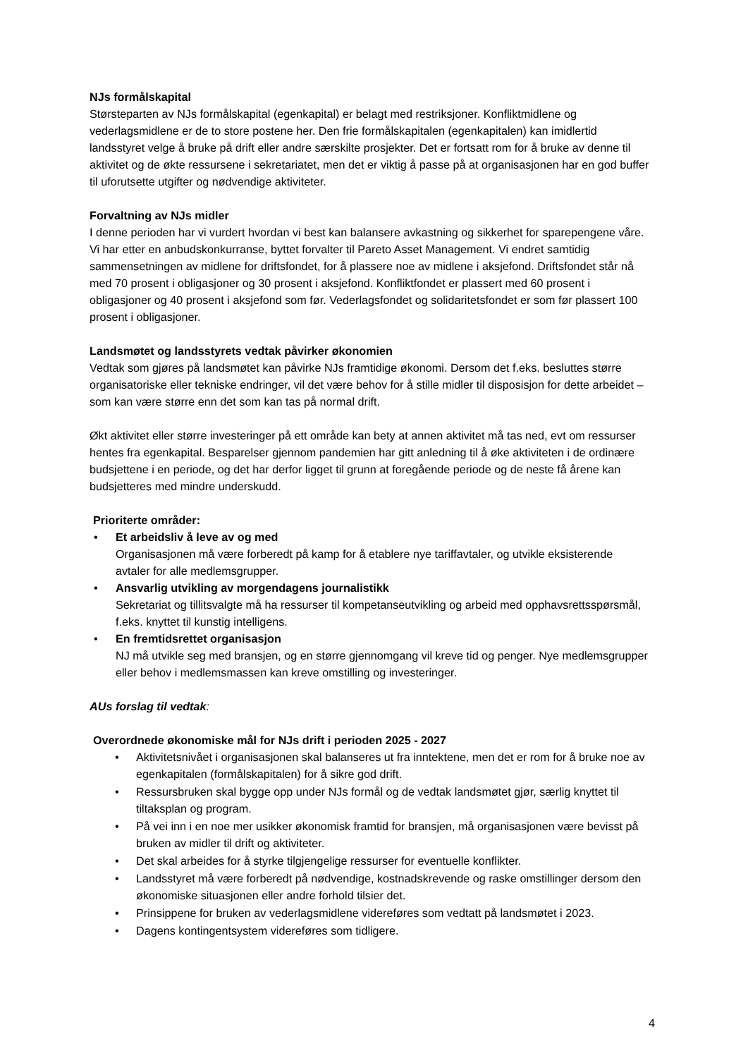NJs formålskapital
Størsteparten av NJs formålskapital (egenkapital) er belagt med restriksjoner. Konfliktmidlene og vederlagsmidlene er de to store postene her. Den frie formålskapitalen (egenkapitalen) kan imidlertid landsstyret velge å bruke på drift eller andre særskilte prosjekter. Det er fortsatt rom for å bruke av denne til aktivitet og de økte ressursene i sekretariatet, men det er viktig å passe på at organisasjonen har en god buffer til uforutsette utgifter og nødvendige aktiviteter.
Forvaltning av NJs midler
I denne perioden har vi vurdert hvordan vi best kan balansere avkastning og sikkerhet for sparepengene våre. Vi har etter en anbudskonkurranse, byttet forvalter til Pareto Asset Management. Vi endret samtidig sammensetningen av midlene for driftsfondet, for å plassere noe av midlene i aksjefond. Driftsfondet står nå med 70 prosent i obligasjoner og 30 prosent i aksjefond. Konfliktfondet er plassert med 60 prosent i obligasjoner og 40 prosent i aksjefond som før. Vederlagsfondet og solidaritetsfondet er som før plassert 100 prosent i obligasjoner.
Landsmøtet og landsstyrets vedtak påvirker økonomien
Vedtak som gjøres på landsmøtet kan påvirke NJs framtidige økonomi. Dersom det f.eks. besluttes større organisatoriske eller tekniske endringer, vil det være behov for å stille midler til disposisjon for dette arbeidet – som kan være større enn det som kan tas på normal drift.
Økt aktivitet eller større investeringer på ett område kan bety at annen aktivitet må tas ned, evt om ressurser hentes fra egenkapital. Besparelser gjennom pandemien har gitt anledning til å øke aktiviteten i de ordinære budsjettene i en periode, og det har derfor ligget til grunn at foregående periode og de neste få årene kan budsjetteres med mindre underskudd.
Prioriterte områder:
• Et arbeidsliv å leve av og med
Organisasjonen må være forberedt på kamp for å etablere nye tariffavtaler, og utvikle eksisterende avtaler for alle medlemsgrupper.
• Ansvarlig utvikling av morgendagens journalistikk
Sekretariat og tillitsvalgte må ha ressurser til kompetanseutvikling og arbeid med opphavsrettsspørsmål, f.eks. knyttet til kunstig intelligens.
• En fremtidsrettet organisasjon
NJ må utvikle seg med bransjen, og en større gjennomgang vil kreve tid og penger. Nye medlemsgrupper eller behov i medlemsmassen kan kreve omstilling og investeringer.
AUs forslag til vedtak:
Overordnede økonomiske mål for NJs drift i perioden 2025 - 2027
• Aktivitetsnivået i organisasjonen skal balanseres ut fra inntektene, men det er rom for å bruke noe av egenkapitalen (formålskapitalen) for å sikre god drift.
• Ressursbruken skal bygge opp under NJs formål og de vedtak landsmøtet gjør, særlig knyttet til tiltaksplan og program.
• På vei inn i en noe mer usikker økonomisk framtid for bransjen, må organisasjonen være bevisst på bruken av midler til drift og aktiviteter.
• Det skal arbeides for å styrke tilgjengelige ressurser for eventuelle konflikter.
• Landsstyret må være forberedt på nødvendige, kostnadskrevende og raske omstillinger dersom den økonomiske situasjonen eller andre forhold tilsier det.
• Prinsippene for bruken av vederlagsmidlene videreføres som vedtatt på landsmøtet i 2023.
• Dagens kontingentsystem videreføres som tidligere.
4